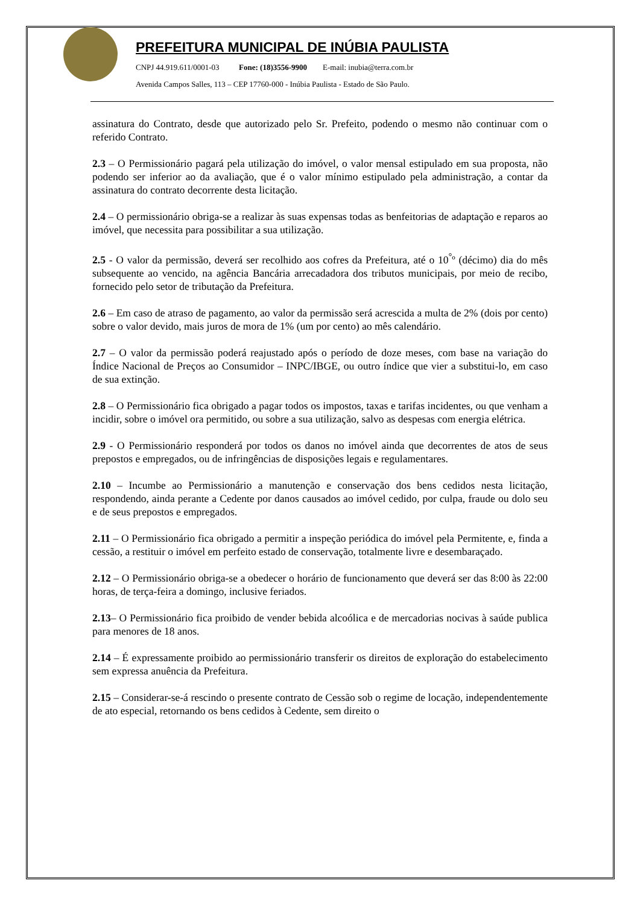PREFEITURA MUNICIPAL DE INÚBIA PAULISTA
CNPJ 44.919.611/0001-03 Fone: (18)3556-9900 E-mail: inubia@terra.com.br
Avenida Campos Salles, 113 – CEP 17760-000 - Inúbia Paulista - Estado de São Paulo.
assinatura do Contrato, desde que autorizado pelo Sr. Prefeito, podendo o mesmo não continuar com o referido Contrato.
2.3 – O Permissionário pagará pela utilização do imóvel, o valor mensal estipulado em sua proposta, não podendo ser inferior ao da avaliação, que é o valor mínimo estipulado pela administração, a contar da assinatura do contrato decorrente desta licitação.
2.4 – O permissionário obriga-se a realizar às suas expensas todas as benfeitorias de adaptação e reparos ao imóvel, que necessita para possibilitar a sua utilização.
2.5 - O valor da permissão, deverá ser recolhido aos cofres da Prefeitura, até o 10<sup>°</sup>º (décimo) dia do mês subsequente ao vencido, na agência Bancária arrecadadora dos tributos municipais, por meio de recibo, fornecido pelo setor de tributação da Prefeitura.
2.6 – Em caso de atraso de pagamento, ao valor da permissão será acrescida a multa de 2% (dois por cento) sobre o valor devido, mais juros de mora de 1% (um por cento) ao mês calendário.
2.7 – O valor da permissão poderá reajustado após o período de doze meses, com base na variação do Índice Nacional de Preços ao Consumidor – INPC/IBGE, ou outro índice que vier a substitui-lo, em caso de sua extinção.
2.8 – O Permissionário fica obrigado a pagar todos os impostos, taxas e tarifas incidentes, ou que venham a incidir, sobre o imóvel ora permitido, ou sobre a sua utilização, salvo as despesas com energia elétrica.
2.9 - O Permissionário responderá por todos os danos no imóvel ainda que decorrentes de atos de seus prepostos e empregados, ou de infringências de disposições legais e regulamentares.
2.10 – Incumbe ao Permissionário a manutenção e conservação dos bens cedidos nesta licitação, respondendo, ainda perante a Cedente por danos causados ao imóvel cedido, por culpa, fraude ou dolo seu e de seus prepostos e empregados.
2.11 – O Permissionário fica obrigado a permitir a inspeção periódica do imóvel pela Permitente, e, finda a cessão, a restituir o imóvel em perfeito estado de conservação, totalmente livre e desembaraçado.
2.12 – O Permissionário obriga-se a obedecer o horário de funcionamento que deverá ser das 8:00 às 22:00 horas, de terça-feira a domingo, inclusive feriados.
2.13– O Permissionário fica proibido de vender bebida alcoólica e de mercadorias nocivas à saúde publica para menores de 18 anos.
2.14 – É expressamente proibido ao permissionário transferir os direitos de exploração do estabelecimento sem expressa anuência da Prefeitura.
2.15 – Considerar-se-á rescindo o presente contrato de Cessão sob o regime de locação, independentemente de ato especial, retornando os bens cedidos à Cedente, sem direito o